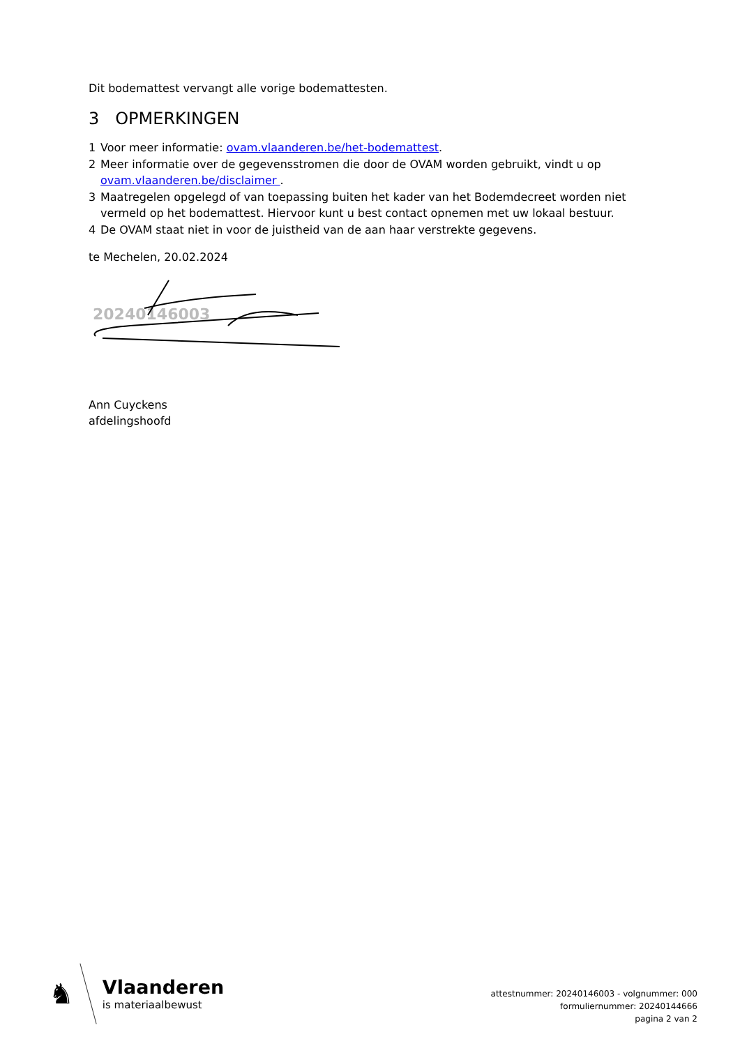Dit bodemattest vervangt alle vorige bodemattesten.
3 OPMERKINGEN
1 Voor meer informatie: ovam.vlaanderen.be/het-bodemattest.
2 Meer informatie over de gegevensstromen die door de OVAM worden gebruikt, vindt u op ovam.vlaanderen.be/disclaimer .
3 Maatregelen opgelegd of van toepassing buiten het kader van het Bodemdecreet worden niet vermeld op het bodemattest. Hiervoor kunt u best contact opnemen met uw lokaal bestuur.
4 De OVAM staat niet in voor de juistheid van de aan haar verstrekte gegevens.
te Mechelen, 20.02.2024
20240146003
Ann Cuyckens
afdelingshoofd
♞
Vlaanderen
is materiaalbewust
attestnummer: 20240146003 - volgnummer: 000
formuliernummer: 20240144666
pagina 2 van 2